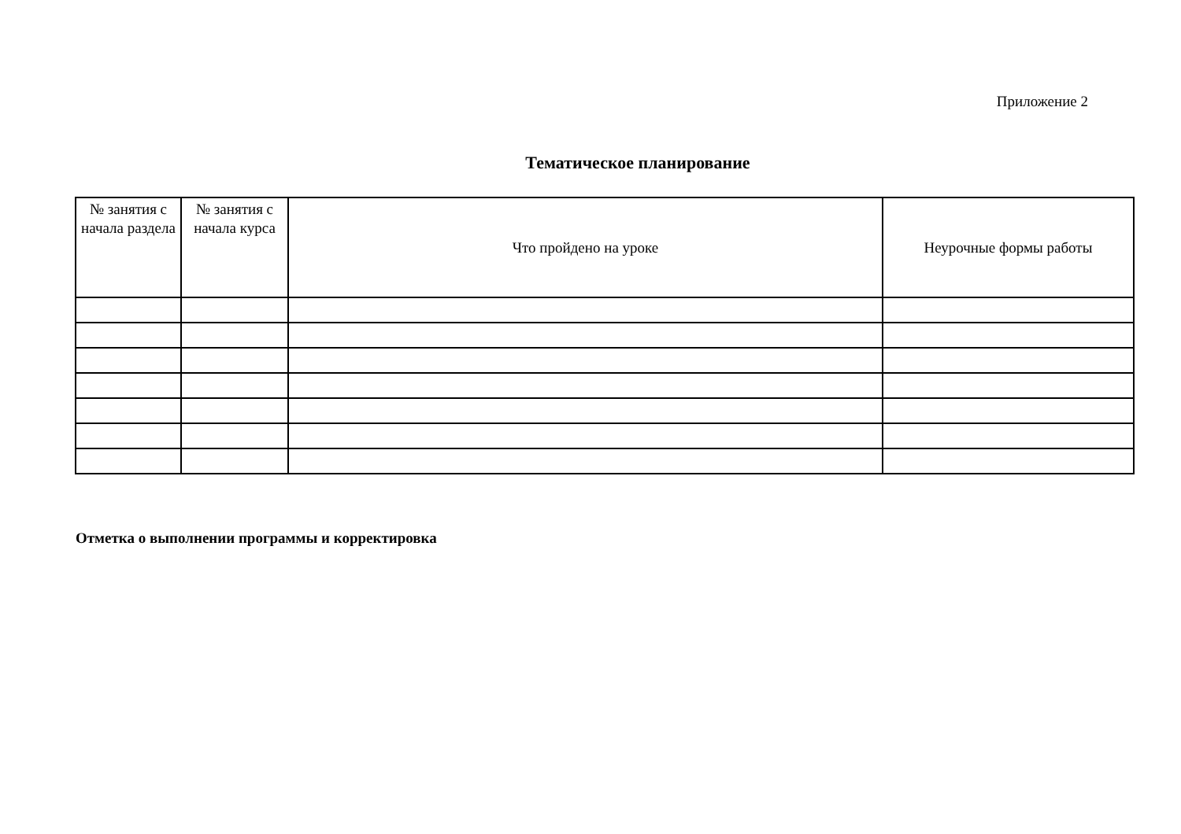Приложение 2
Тематическое планирование
| № занятия с начала раздела | № занятия с начала курса | Что пройдено на уроке | Неурочные формы работы |
| --- | --- | --- | --- |
Отметка о выполнении программы и корректировка